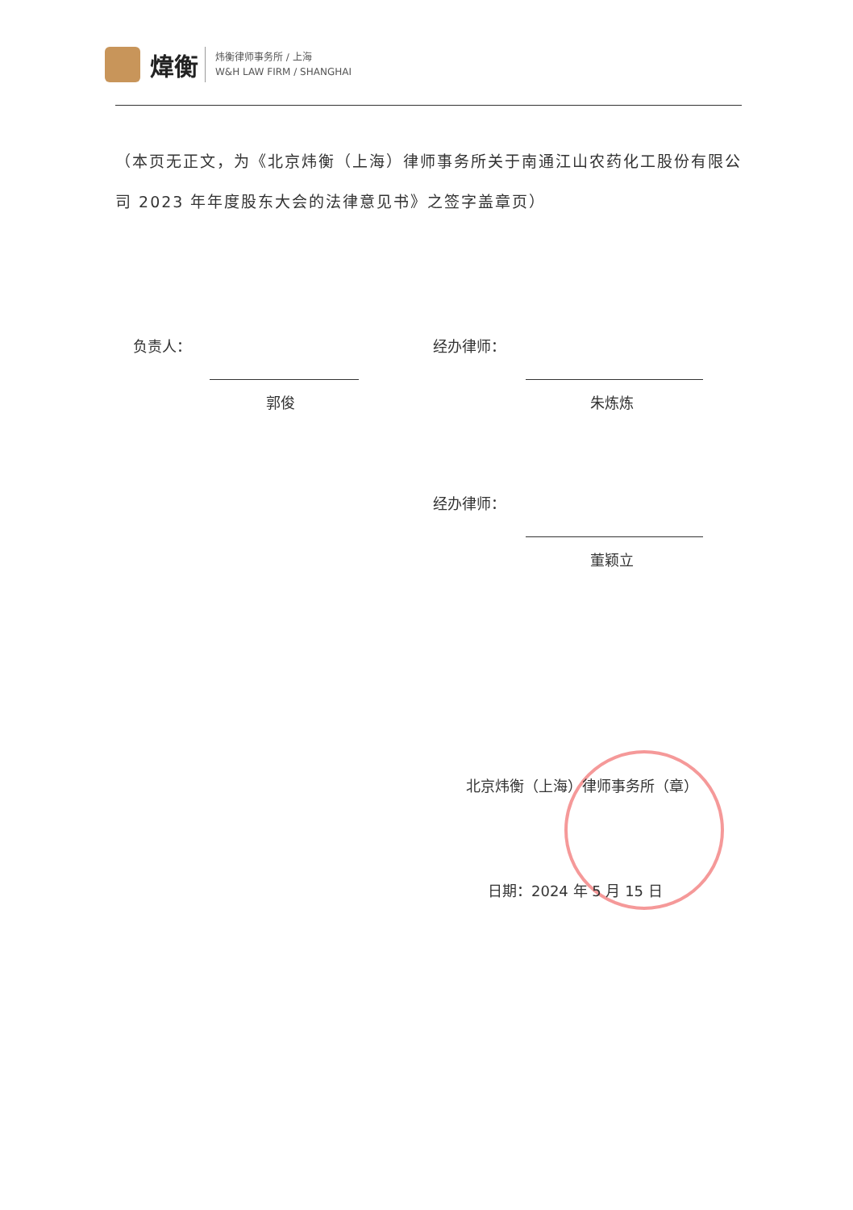煒衡
炜衡律师事务所 / 上海
W&H LAW FIRM / SHANGHAI
（本页无正文，为《北京炜衡（上海）律师事务所关于南通江山农药化工股份有限公司 2023 年年度股东大会的法律意见书》之签字盖章页）
负责人：
郭俊
经办律师：
朱炼炼
经办律师：
董颖立
北京炜衡（上海）律师事务所（章）
日期：2024 年 5 月 15 日